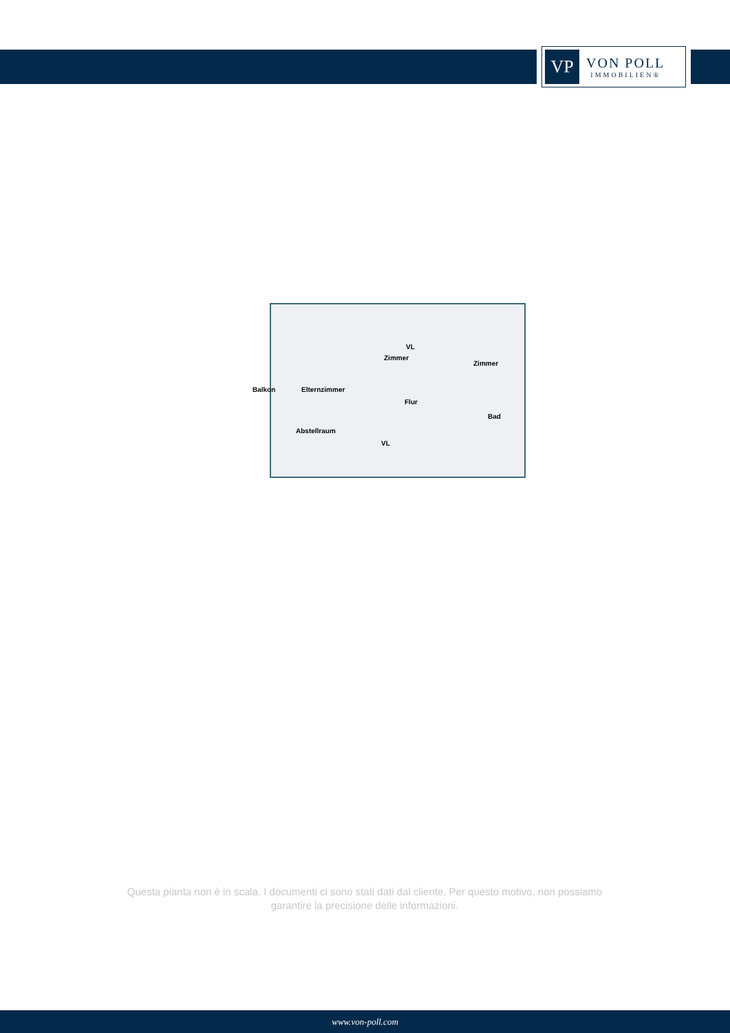VP
VON POLL
IMMOBILIEN®
Balkon Elternzimmer
Zimmer
Zimmer
Flur
Bad
Abstellraum
VL
VL
Questa pianta non è in scala. I documenti ci sono stati dati dal cliente. Per questo motivo, non possiamo garantire la precisione delle informazioni.
www.von-poll.com